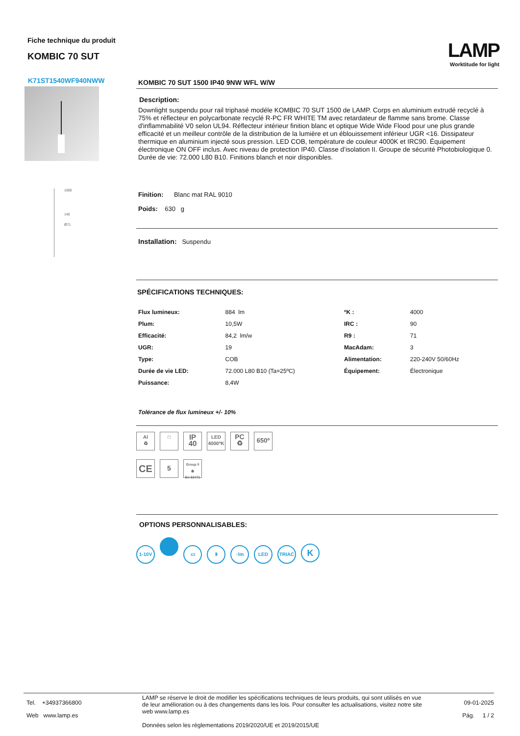Fiche technique du produit
KOMBIC 70 SUT
LAMP
Worktitude for light
K71ST1540WF940NWW
1000
140
Ø71
KOMBIC 70 SUT 1500 IP40 9NW WFL W/W
Description:
Downlight suspendu pour rail triphasé modéle KOMBIC 70 SUT 1500 de LAMP. Corps en aluminium extrudé recyclé à 75% et réflecteur en polycarbonate recyclé R-PC FR WHITE TM avec retardateur de flamme sans brome. Classe d'inflammabilité V0 selon UL94. Réflecteur intérieur finition blanc et optique Wide Wide Flood pour une plus grande efficacité et un meilleur contrôle de la distribution de la lumière et un éblouissement inférieur UGR <16. Dissipateur thermique en aluminium injecté sous pression. LED COB, température de couleur 4000K et IRC90. Équipement électronique ON OFF inclus. Avec niveau de protection IP40. Classe d’isolation II. Groupe de sécurité Photobiologique 0. Durée de vie: 72.000 L80 B10. Finitions blanch et noir disponibles.
Finition: Blanc mat RAL 9010
Poids: 630 g
Installation: Suspendu
SPÉCIFICATIONS TECHNIQUES:
| Flux lumineux: | 884 lm | ºK : | 4000 |
| Plum: | 10,5W | IRC : | 90 |
| Efficacité: | 84,2 lm/w | R9 : | 71 |
| UGR: | 19 | MacAdam: | 3 |
| Type: | COB | Alimentation: | 220-240V 50/60Hz |
| Durée de vie LED: | 72.000 L80 B10 (Ta=25ºC) | Équipement: | Électronique |
| Puissance: | 8,4W | | |
Tolérance de flux lumineux +/- 10%
Al
♻ □ IP
40 LED
4000ºK PC
♻ 650º
CE 5 Group 0
◉
En 62471
OPTIONS PERSONNALISABLES:
1-10V ▭ ᛒ ↑lm LED TRIAC K
Tel. +34937366800
Web www.lamp.es
LAMP se réserve le droit de modifier les spécifications techniques de leurs produits, qui sont utilisés en vue de leur amélioration ou à des changements dans les lois. Pour consulter les actualisations, visitez notre site web www.lamp.es
Données selon les réglementations 2019/2020/UE et 2019/2015/UE
09-01-2025
Pág. 1 / 2